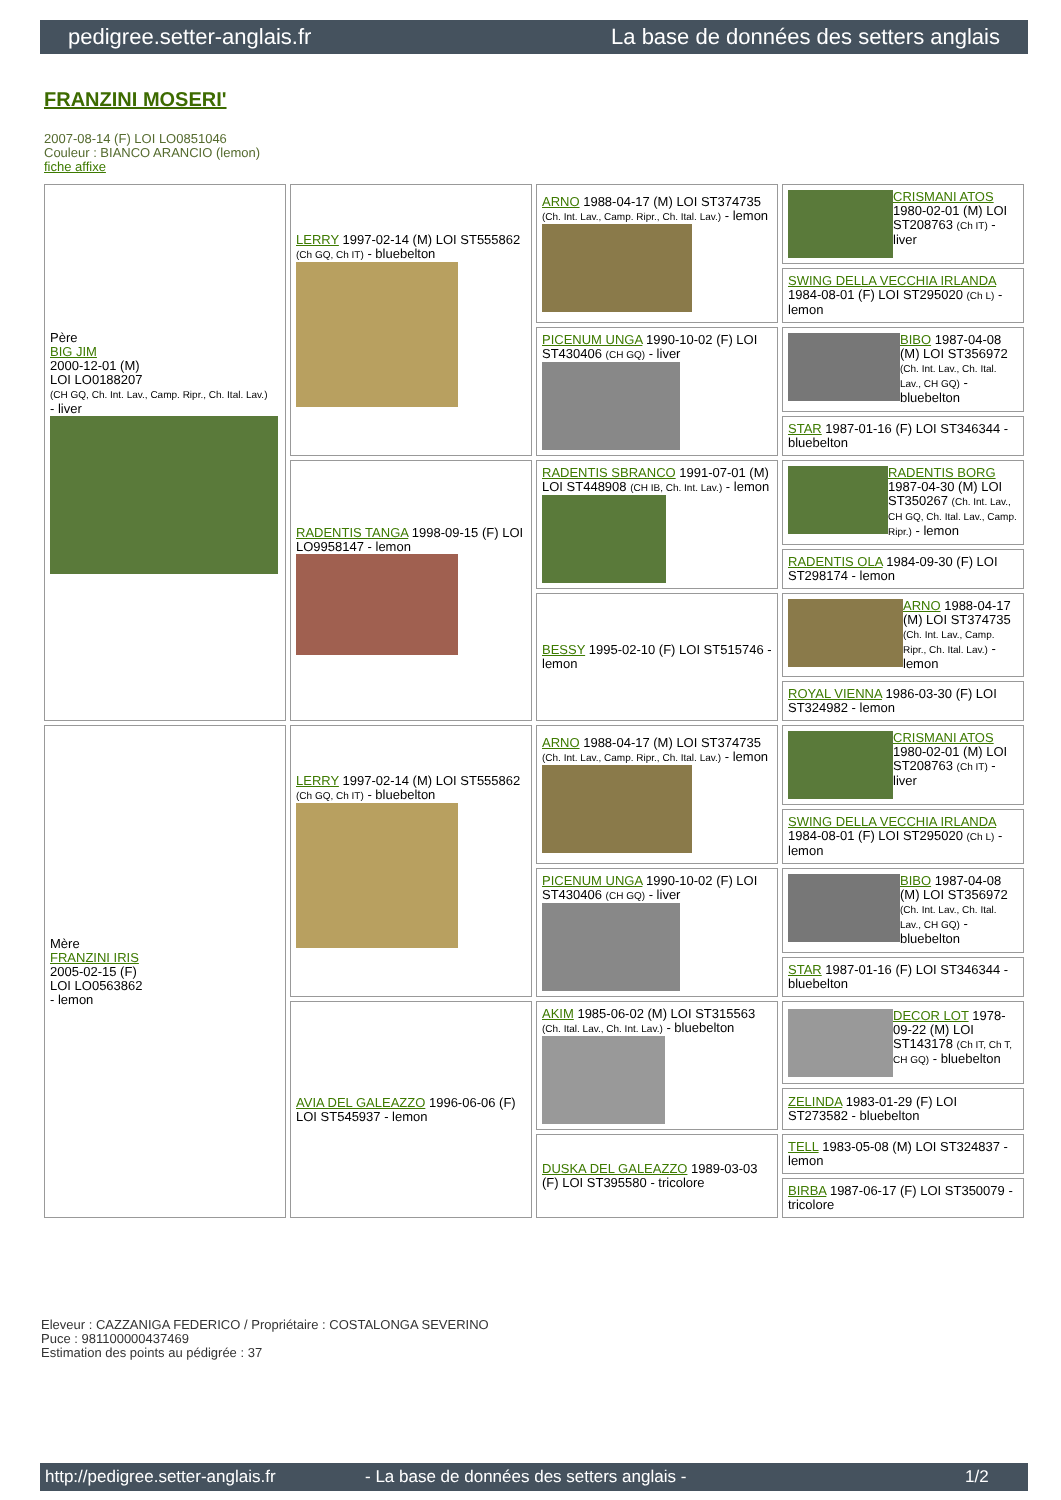pedigree.setter-anglais.fr La base de données des setters anglais
FRANZINI MOSERI'
2007-08-14 (F) LOI LO0851046
Couleur : BIANCO ARANCIO (lemon)
fiche affixe
| Père BIG JIM 2000-12-01 (M) LOI LO0188207 (CH GQ, Ch. Int. Lav., Camp. Ripr., Ch. Ital. Lav.) - liver | LERRY 1997-02-14 (M) LOI ST555862 (Ch GQ, Ch IT) - bluebelton | ARNO 1988-04-17 (M) LOI ST374735 (Ch. Int. Lav., Camp. Ripr., Ch. Ital. Lav.) - lemon | CRISMANI ATOS 1980-02-01 (M) LOI ST208763 (Ch IT) - liver |
| | | | SWING DELLA VECCHIA IRLANDA 1984-08-01 (F) LOI ST295020 (Ch L) - lemon |
| | | PICENUM UNGA 1990-10-02 (F) LOI ST430406 (CH GQ) - liver | BIBO 1987-04-08 (M) LOI ST356972 (Ch. Int. Lav., Ch. Ital. Lav., CH GQ) - bluebelton |
| | | | STAR 1987-01-16 (F) LOI ST346344 - bluebelton |
| | RADENTIS TANGA 1998-09-15 (F) LOI LO9958147 - lemon | RADENTIS SBRANCO 1991-07-01 (M) LOI ST448908 (CH IB, Ch. Int. Lav.) - lemon | RADENTIS BORG 1987-04-30 (M) LOI ST350267 (Ch. Int. Lav., CH GQ, Ch. Ital. Lav., Camp. Ripr.) - lemon |
| | | | RADENTIS OLA 1984-09-30 (F) LOI ST298174 - lemon |
| | | BESSY 1995-02-10 (F) LOI ST515746 - lemon | ARNO 1988-04-17 (M) LOI ST374735 (Ch. Int. Lav., Camp. Ripr., Ch. Ital. Lav.) - lemon |
| | | | ROYAL VIENNA 1986-03-30 (F) LOI ST324982 - lemon |
| Mère FRANZINI IRIS 2005-02-15 (F) LOI LO0563862 - lemon | LERRY 1997-02-14 (M) LOI ST555862 (Ch GQ, Ch IT) - bluebelton | ARNO 1988-04-17 (M) LOI ST374735 (Ch. Int. Lav., Camp. Ripr., Ch. Ital. Lav.) - lemon | CRISMANI ATOS 1980-02-01 (M) LOI ST208763 (Ch IT) - liver |
| | | | SWING DELLA VECCHIA IRLANDA 1984-08-01 (F) LOI ST295020 (Ch L) - lemon |
| | | PICENUM UNGA 1990-10-02 (F) LOI ST430406 (CH GQ) - liver | BIBO 1987-04-08 (M) LOI ST356972 (Ch. Int. Lav., Ch. Ital. Lav., CH GQ) - bluebelton |
| | | | STAR 1987-01-16 (F) LOI ST346344 - bluebelton |
| | AVIA DEL GALEAZZO 1996-06-06 (F) LOI ST545937 - lemon | AKIM 1985-06-02 (M) LOI ST315563 (Ch. Ital. Lav., Ch. Int. Lav.) - bluebelton | DECOR LOT 1978-09-22 (M) LOI ST143178 (Ch IT, Ch T, CH GQ) - bluebelton |
| | | | ZELINDA 1983-01-29 (F) LOI ST273582 - bluebelton |
| | | DUSKA DEL GALEAZZO 1989-03-03 (F) LOI ST395580 - tricolore | TELL 1983-05-08 (M) LOI ST324837 - lemon |
| | | | BIRBA 1987-06-17 (F) LOI ST350079 - tricolore |
Eleveur : CAZZANIGA FEDERICO / Propriétaire : COSTALONGA SEVERINO
Puce : 981100000437469
Estimation des points au pédigrée : 37
http://pedigree.setter-anglais.fr - La base de données des setters anglais - 1/2